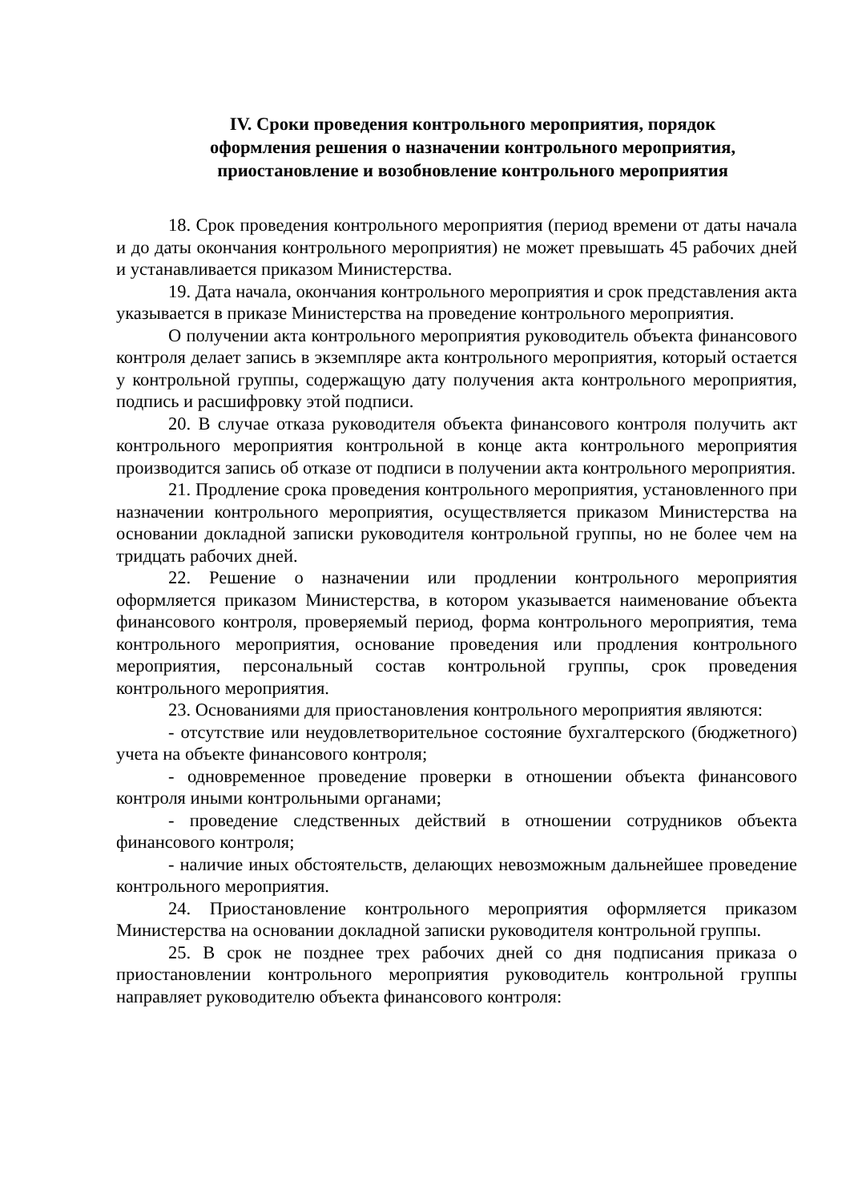IV. Сроки проведения контрольного мероприятия, порядок
оформления решения о назначении контрольного мероприятия,
приостановление и возобновление контрольного мероприятия
18. Срок проведения контрольного мероприятия (период времени от даты начала и до даты окончания контрольного мероприятия) не может превышать 45 рабочих дней и устанавливается приказом Министерства.
19. Дата начала, окончания контрольного мероприятия и срок представления акта указывается в приказе Министерства на проведение контрольного мероприятия.
О получении акта контрольного мероприятия руководитель объекта финансового контроля делает запись в экземпляре акта контрольного мероприятия, который остается у контрольной группы, содержащую дату получения акта контрольного мероприятия, подпись и расшифровку этой подписи.
20. В случае отказа руководителя объекта финансового контроля получить акт контрольного мероприятия контрольной в конце акта контрольного мероприятия производится запись об отказе от подписи в получении акта контрольного мероприятия.
21. Продление срока проведения контрольного мероприятия, установленного при назначении контрольного мероприятия, осуществляется приказом Министерства на основании докладной записки руководителя контрольной группы, но не более чем на тридцать рабочих дней.
22. Решение о назначении или продлении контрольного мероприятия оформляется приказом Министерства, в котором указывается наименование объекта финансового контроля, проверяемый период, форма контрольного мероприятия, тема контрольного мероприятия, основание проведения или продления контрольного мероприятия, персональный состав контрольной группы, срок проведения контрольного мероприятия.
23. Основаниями для приостановления контрольного мероприятия являются:
- отсутствие или неудовлетворительное состояние бухгалтерского (бюджетного) учета на объекте финансового контроля;
- одновременное проведение проверки в отношении объекта финансового контроля иными контрольными органами;
- проведение следственных действий в отношении сотрудников объекта финансового контроля;
- наличие иных обстоятельств, делающих невозможным дальнейшее проведение контрольного мероприятия.
24. Приостановление контрольного мероприятия оформляется приказом Министерства на основании докладной записки руководителя контрольной группы.
25. В срок не позднее трех рабочих дней со дня подписания приказа о приостановлении контрольного мероприятия руководитель контрольной группы направляет руководителю объекта финансового контроля: